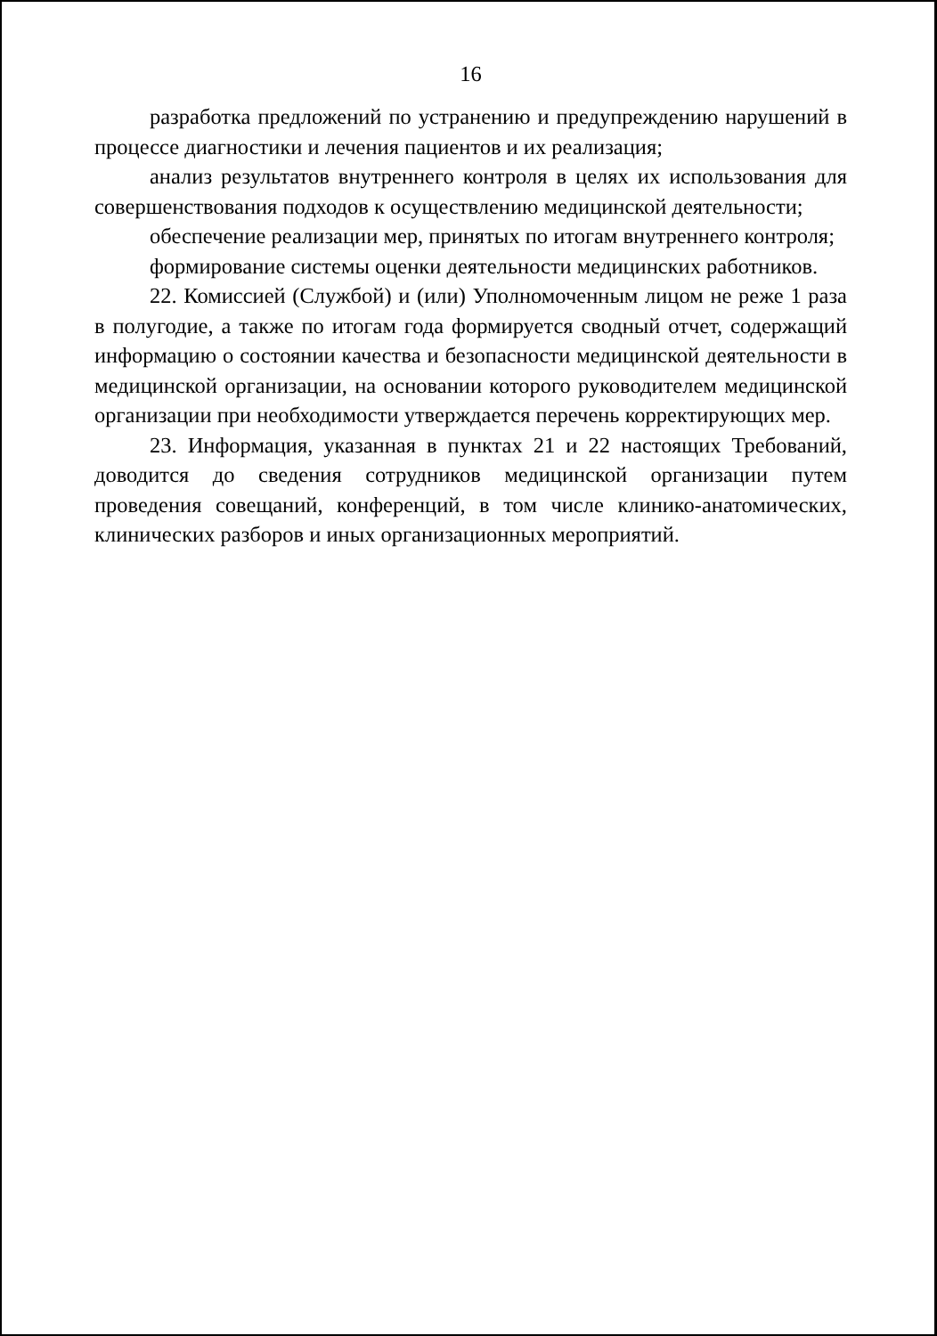16
разработка предложений по устранению и предупреждению нарушений в процессе диагностики и лечения пациентов и их реализация;
анализ результатов внутреннего контроля в целях их использования для совершенствования подходов к осуществлению медицинской деятельности;
обеспечение реализации мер, принятых по итогам внутреннего контроля;
формирование системы оценки деятельности медицинских работников.
22. Комиссией (Службой) и (или) Уполномоченным лицом не реже 1 раза в полугодие, а также по итогам года формируется сводный отчет, содержащий информацию о состоянии качества и безопасности медицинской деятельности в медицинской организации, на основании которого руководителем медицинской организации при необходимости утверждается перечень корректирующих мер.
23. Информация, указанная в пунктах 21 и 22 настоящих Требований, доводится до сведения сотрудников медицинской организации путем проведения совещаний, конференций, в том числе клинико-анатомических, клинических разборов и иных организационных мероприятий.